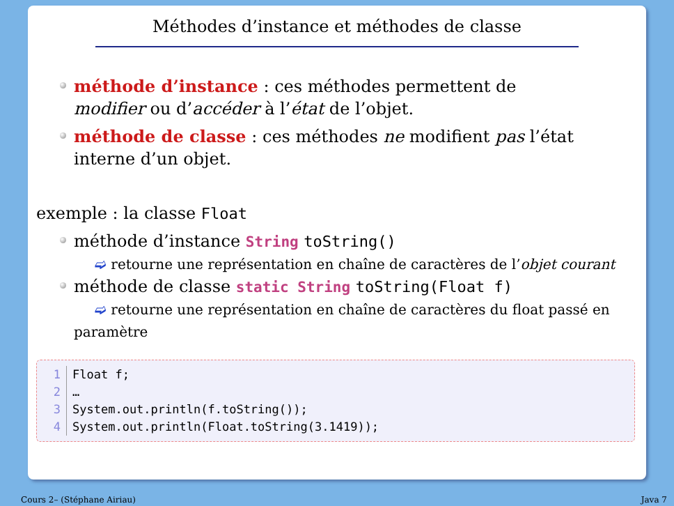Méthodes d’instance et méthodes de classe
méthode d’instance : ces méthodes permettent de modifier ou d’accéder à l’état de l’objet.
méthode de classe : ces méthodes ne modifient pas l’état interne d’un objet.
exemple : la classe Float
méthode d’instance String toString()
➫ retourne une représentation en chaîne de caractères de l’objet courant
méthode de classe static String toString(Float f)
➫ retourne une représentation en chaîne de caractères du float passé en
paramètre
1 Float f;
2 …
3 System.out.println(f.toString());
4 System.out.println(Float.toString(3.1419));
Cours 2– (Stéphane Airiau) Java 7